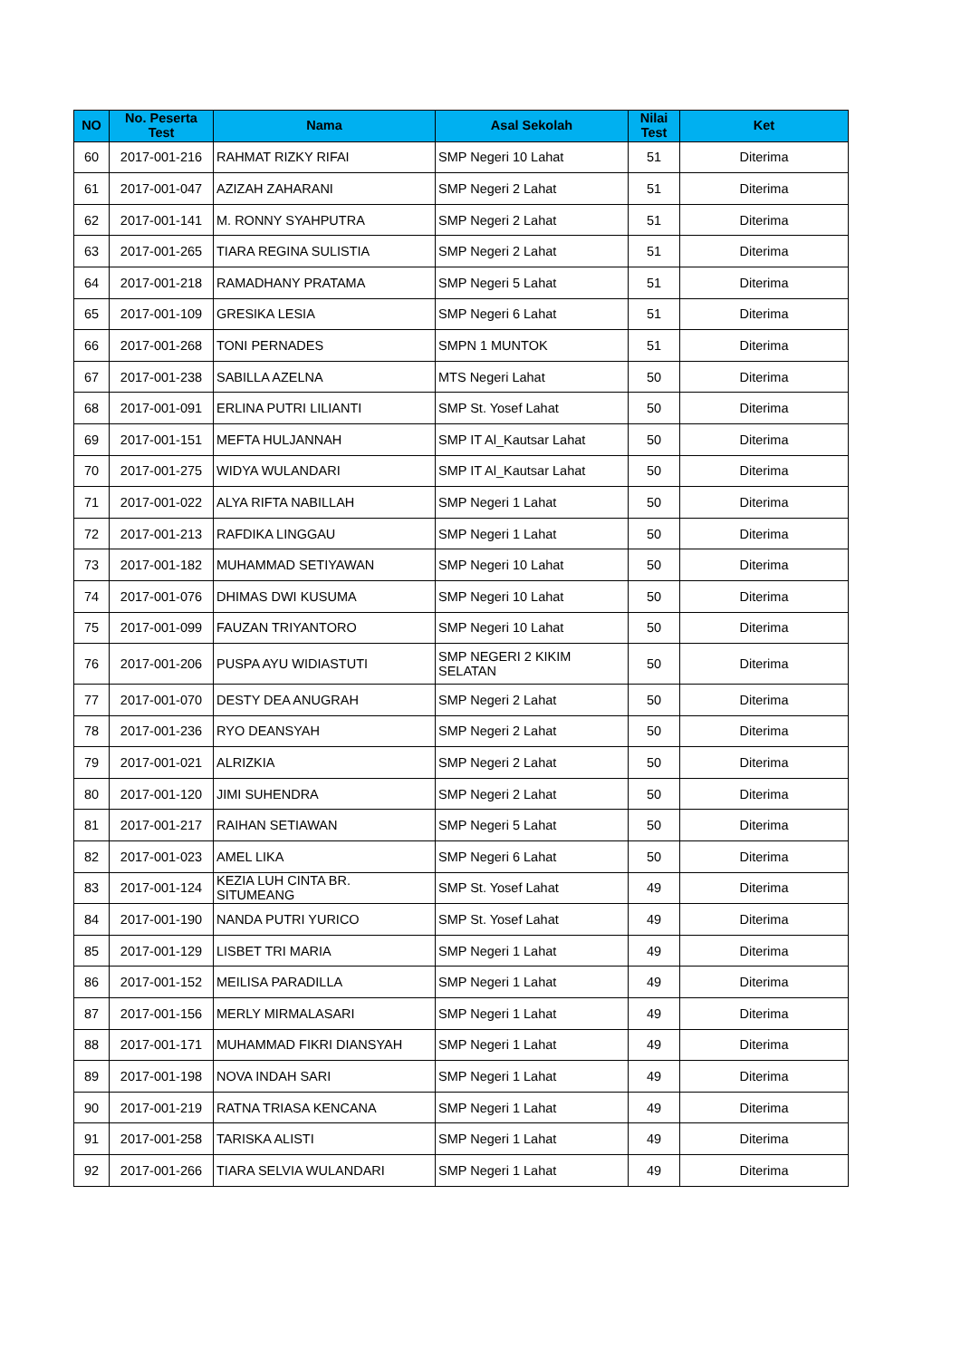| NO | No. Peserta Test | Nama | Asal Sekolah | Nilai Test | Ket |
| --- | --- | --- | --- | --- | --- |
| 60 | 2017-001-216 | RAHMAT RIZKY RIFAI | SMP Negeri 10 Lahat | 51 | Diterima |
| 61 | 2017-001-047 | AZIZAH ZAHARANI | SMP Negeri 2 Lahat | 51 | Diterima |
| 62 | 2017-001-141 | M. RONNY SYAHPUTRA | SMP Negeri 2 Lahat | 51 | Diterima |
| 63 | 2017-001-265 | TIARA REGINA SULISTIA | SMP Negeri 2 Lahat | 51 | Diterima |
| 64 | 2017-001-218 | RAMADHANY PRATAMA | SMP Negeri 5 Lahat | 51 | Diterima |
| 65 | 2017-001-109 | GRESIKA LESIA | SMP Negeri 6 Lahat | 51 | Diterima |
| 66 | 2017-001-268 | TONI PERNADES | SMPN 1 MUNTOK | 51 | Diterima |
| 67 | 2017-001-238 | SABILLA AZELNA | MTS Negeri Lahat | 50 | Diterima |
| 68 | 2017-001-091 | ERLINA PUTRI LILIANTI | SMP St. Yosef Lahat | 50 | Diterima |
| 69 | 2017-001-151 | MEFTA HULJANNAH | SMP IT Al_Kautsar Lahat | 50 | Diterima |
| 70 | 2017-001-275 | WIDYA WULANDARI | SMP IT Al_Kautsar Lahat | 50 | Diterima |
| 71 | 2017-001-022 | ALYA RIFTA NABILLAH | SMP Negeri 1 Lahat | 50 | Diterima |
| 72 | 2017-001-213 | RAFDIKA LINGGAU | SMP Negeri 1 Lahat | 50 | Diterima |
| 73 | 2017-001-182 | MUHAMMAD SETIYAWAN | SMP Negeri 10 Lahat | 50 | Diterima |
| 74 | 2017-001-076 | DHIMAS DWI KUSUMA | SMP Negeri 10 Lahat | 50 | Diterima |
| 75 | 2017-001-099 | FAUZAN TRIYANTORO | SMP Negeri 10 Lahat | 50 | Diterima |
| 76 | 2017-001-206 | PUSPA AYU WIDIASTUTI | SMP NEGERI 2 KIKIM SELATAN | 50 | Diterima |
| 77 | 2017-001-070 | DESTY DEA ANUGRAH | SMP Negeri 2 Lahat | 50 | Diterima |
| 78 | 2017-001-236 | RYO DEANSYAH | SMP Negeri 2 Lahat | 50 | Diterima |
| 79 | 2017-001-021 | ALRIZKIA | SMP Negeri 2 Lahat | 50 | Diterima |
| 80 | 2017-001-120 | JIMI SUHENDRA | SMP Negeri 2 Lahat | 50 | Diterima |
| 81 | 2017-001-217 | RAIHAN SETIAWAN | SMP Negeri 5 Lahat | 50 | Diterima |
| 82 | 2017-001-023 | AMEL LIKA | SMP Negeri 6 Lahat | 50 | Diterima |
| 83 | 2017-001-124 | KEZIA LUH CINTA BR. SITUMEANG | SMP St. Yosef Lahat | 49 | Diterima |
| 84 | 2017-001-190 | NANDA PUTRI YURICO | SMP St. Yosef Lahat | 49 | Diterima |
| 85 | 2017-001-129 | LISBET TRI MARIA | SMP Negeri 1 Lahat | 49 | Diterima |
| 86 | 2017-001-152 | MEILISA PARADILLA | SMP Negeri 1 Lahat | 49 | Diterima |
| 87 | 2017-001-156 | MERLY MIRMALASARI | SMP Negeri 1 Lahat | 49 | Diterima |
| 88 | 2017-001-171 | MUHAMMAD FIKRI DIANSYAH | SMP Negeri 1 Lahat | 49 | Diterima |
| 89 | 2017-001-198 | NOVA INDAH SARI | SMP Negeri 1 Lahat | 49 | Diterima |
| 90 | 2017-001-219 | RATNA TRIASA KENCANA | SMP Negeri 1 Lahat | 49 | Diterima |
| 91 | 2017-001-258 | TARISKA ALISTI | SMP Negeri 1 Lahat | 49 | Diterima |
| 92 | 2017-001-266 | TIARA SELVIA WULANDARI | SMP Negeri 1 Lahat | 49 | Diterima |